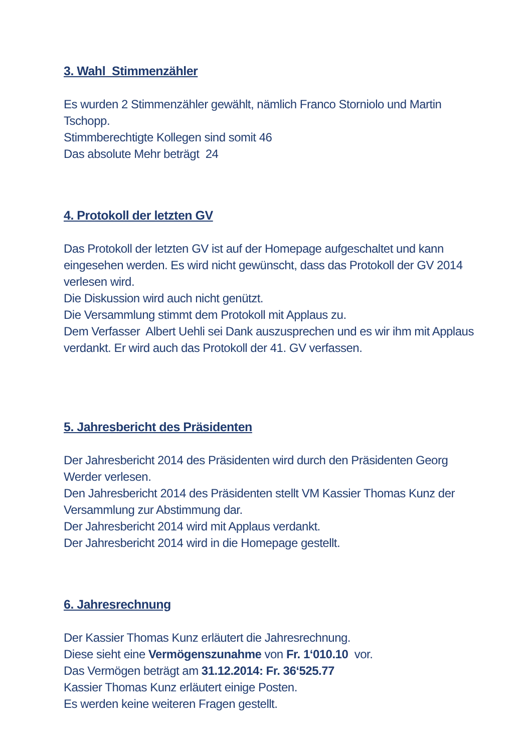3. Wahl Stimmenzähler
Es wurden 2 Stimmenzähler gewählt, nämlich Franco Storniolo und Martin Tschopp.
Stimmberechtigte Kollegen sind somit 46
Das absolute Mehr beträgt 24
4. Protokoll der letzten GV
Das Protokoll der letzten GV ist auf der Homepage aufgeschaltet und kann eingesehen werden. Es wird nicht gewünscht, dass das Protokoll der GV 2014 verlesen wird.
Die Diskussion wird auch nicht genützt.
Die Versammlung stimmt dem Protokoll mit Applaus zu.
Dem Verfasser Albert Uehli sei Dank auszusprechen und es wir ihm mit Applaus verdankt. Er wird auch das Protokoll der 41. GV verfassen.
5. Jahresbericht des Präsidenten
Der Jahresbericht 2014 des Präsidenten wird durch den Präsidenten Georg Werder verlesen.
Den Jahresbericht 2014 des Präsidenten stellt VM Kassier Thomas Kunz der Versammlung zur Abstimmung dar.
Der Jahresbericht 2014 wird mit Applaus verdankt.
Der Jahresbericht 2014 wird in die Homepage gestellt.
6. Jahresrechnung
Der Kassier Thomas Kunz erläutert die Jahresrechnung.
Diese sieht eine Vermögenszunahme von Fr. 1‘010.10 vor.
Das Vermögen beträgt am 31.12.2014: Fr. 36‘525.77
Kassier Thomas Kunz erläutert einige Posten.
Es werden keine weiteren Fragen gestellt.